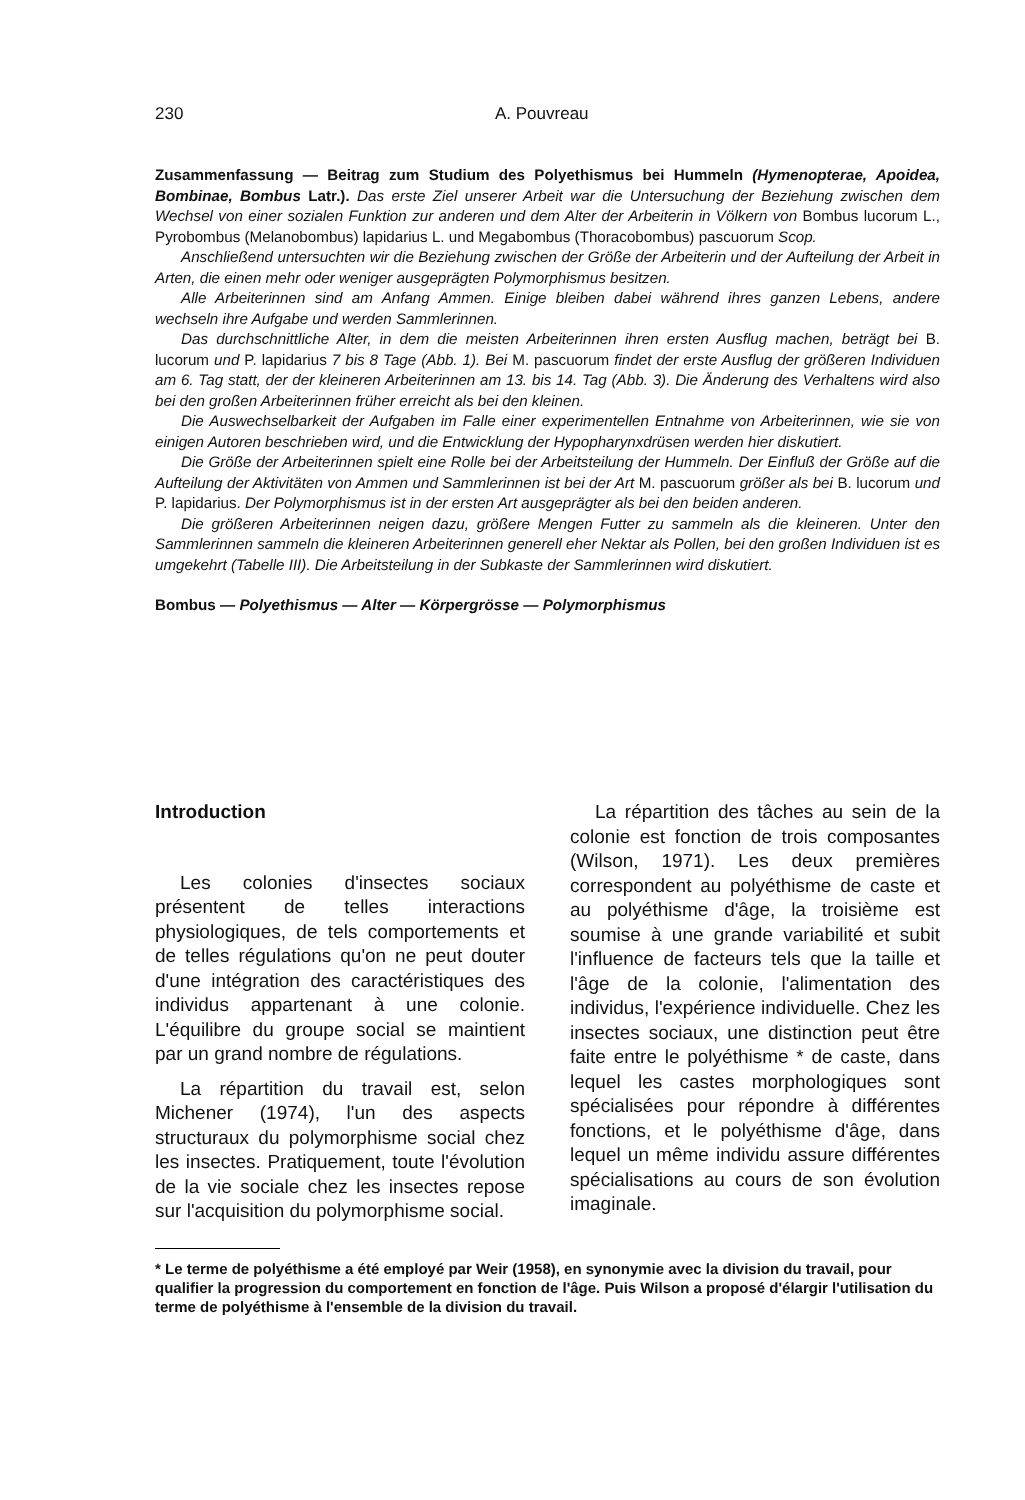230 A. Pouvreau
Zusammenfassung — Beitrag zum Studium des Polyethismus bei Hummeln (Hymenopterae, Apoidea, Bombinae, Bombus Latr.). Das erste Ziel unserer Arbeit war die Untersuchung der Beziehung zwischen dem Wechsel von einer sozialen Funktion zur anderen und dem Alter der Arbeiterin in Völkern von Bombus lucorum L., Pyrobombus (Melanobombus) lapidarius L. und Megabombus (Thoracobombus) pascuorum Scop.
Anschließend untersuchten wir die Beziehung zwischen der Größe der Arbeiterin und der Aufteilung der Arbeit in Arten, die einen mehr oder weniger ausgeprägten Polymorphismus besitzen.
Alle Arbeiterinnen sind am Anfang Ammen. Einige bleiben dabei während ihres ganzen Lebens, andere wechseln ihre Aufgabe und werden Sammlerinnen.
Das durchschnittliche Alter, in dem die meisten Arbeiterinnen ihren ersten Ausflug machen, beträgt bei B. lucorum und P. lapidarius 7 bis 8 Tage (Abb. 1). Bei M. pascuorum findet der erste Ausflug der größeren Individuen am 6. Tag statt, der der kleineren Arbeiterinnen am 13. bis 14. Tag (Abb. 3). Die Änderung des Verhaltens wird also bei den großen Arbeiterinnen früher erreicht als bei den kleinen.
Die Auswechselbarkeit der Aufgaben im Falle einer experimentellen Entnahme von Arbeiterinnen, wie sie von einigen Autoren beschrieben wird, und die Entwicklung der Hypopharynxdrüsen werden hier diskutiert.
Die Größe der Arbeiterinnen spielt eine Rolle bei der Arbeitsteilung der Hummeln. Der Einfluß der Größe auf die Aufteilung der Aktivitäten von Ammen und Sammlerinnen ist bei der Art M. pascuorum größer als bei B. lucorum und P. lapidarius. Der Polymorphismus ist in der ersten Art ausgeprägter als bei den beiden anderen.
Die größeren Arbeiterinnen neigen dazu, größere Mengen Futter zu sammeln als die kleineren. Unter den Sammlerinnen sammeln die kleineren Arbeiterinnen generell eher Nektar als Pollen, bei den großen Individuen ist es umgekehrt (Tabelle III). Die Arbeitsteilung in der Subkaste der Sammlerinnen wird diskutiert.
Bombus — Polyethismus — Alter — Körpergrösse — Polymorphismus
Introduction
Les colonies d'insectes sociaux présentent de telles interactions physiologiques, de tels comportements et de telles régulations qu'on ne peut douter d'une intégration des caractéristiques des individus appartenant à une colonie. L'équilibre du groupe social se maintient par un grand nombre de régulations.
La répartition du travail est, selon Michener (1974), l'un des aspects structuraux du polymorphisme social chez les insectes. Pratiquement, toute l'évolution de la vie sociale chez les insectes repose sur l'acquisition du polymorphisme social.
La répartition des tâches au sein de la colonie est fonction de trois composantes (Wilson, 1971). Les deux premières correspondent au polyéthisme de caste et au polyéthisme d'âge, la troisième est soumise à une grande variabilité et subit l'influence de facteurs tels que la taille et l'âge de la colonie, l'alimentation des individus, l'expérience individuelle. Chez les insectes sociaux, une distinction peut être faite entre le polyéthisme * de caste, dans lequel les castes morphologiques sont spécialisées pour répondre à différentes fonctions, et le polyéthisme d'âge, dans lequel un même individu assure différentes spécialisations au cours de son évolution imaginale.
* Le terme de polyéthisme a été employé par Weir (1958), en synonymie avec la division du travail, pour qualifier la progression du comportement en fonction de l'âge. Puis Wilson a proposé d'élargir l'utilisation du terme de polyéthisme à l'ensemble de la division du travail.